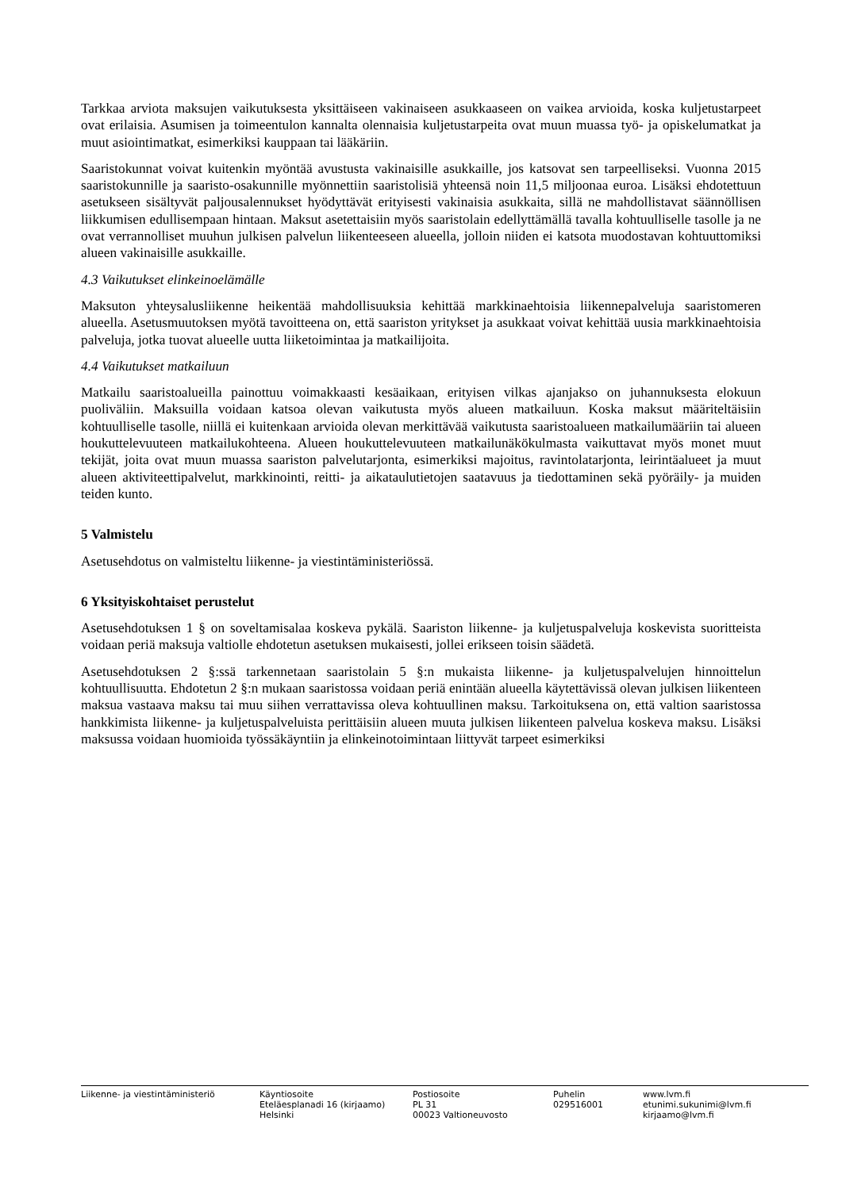Tarkkaa arviota maksujen vaikutuksesta yksittäiseen vakinaiseen asukkaaseen on vaikea arvioida, koska kuljetustarpeet ovat erilaisia. Asumisen ja toimeentulon kannalta olennaisia kuljetustarpeita ovat muun muassa työ- ja opiskelumatkat ja muut asiointimatkat, esimerkiksi kauppaan tai lääkäriin.
Saaristokunnat voivat kuitenkin myöntää avustusta vakinaisille asukkaille, jos katsovat sen tarpeelliseksi. Vuonna 2015 saaristokunnille ja saaristo-osakunnille myönnettiin saaristolisiä yhteensä noin 11,5 miljoonaa euroa. Lisäksi ehdotettuun asetukseen sisältyvät paljousalennukset hyödyttävät erityisesti vakinaisia asukkaita, sillä ne mahdollistavat säännöllisen liikkumisen edullisempaan hintaan. Maksut asetettaisiin myös saaristolain edellyttämällä tavalla kohtuulliselle tasolle ja ne ovat verrannolliset muuhun julkisen palvelun liikenteeseen alueella, jolloin niiden ei katsota muodostavan kohtuuttomiksi alueen vakinaisille asukkaille.
4.3 Vaikutukset elinkeinoelämälle
Maksuton yhteysalusliikenne heikentää mahdollisuuksia kehittää markkinaehtoisia liikennepalveluja saaristomeren alueella. Asetusmuutoksen myötä tavoitteena on, että saariston yritykset ja asukkaat voivat kehittää uusia markkinaehtoisia palveluja, jotka tuovat alueelle uutta liiketoimintaa ja matkailijoita.
4.4 Vaikutukset matkailuun
Matkailu saaristoalueilla painottuu voimakkaasti kesäaikaan, erityisen vilkas ajanjakso on juhannuksesta elokuun puoliväliin. Maksuilla voidaan katsoa olevan vaikutusta myös alueen matkailuun. Koska maksut määriteltäisiin kohtuulliselle tasolle, niillä ei kuitenkaan arvioida olevan merkittävää vaikutusta saaristoalueen matkailumääriin tai alueen houkuttelevuuteen matkailukohteena. Alueen houkuttelevuuteen matkailunäkökulmasta vaikuttavat myös monet muut tekijät, joita ovat muun muassa saariston palvelutarjonta, esimerkiksi majoitus, ravintolatarjonta, leirintäalueet ja muut alueen aktiviteettipalvelut, markkinointi, reitti- ja aikataulutietojen saatavuus ja tiedottaminen sekä pyöräily- ja muiden teiden kunto.
5 Valmistelu
Asetusehdotus on valmisteltu liikenne- ja viestintäministeriössä.
6 Yksityiskohtaiset perustelut
Asetusehdotuksen 1 § on soveltamisalaa koskeva pykälä. Saariston liikenne- ja kuljetuspalveluja koskevista suoritteista voidaan periä maksuja valtiolle ehdotetun asetuksen mukaisesti, jollei erikseen toisin säädetä.
Asetusehdotuksen 2 §:ssä tarkennetaan saaristolain 5 §:n mukaista liikenne- ja kuljetuspalvelujen hinnoittelun kohtuullisuutta. Ehdotetun 2 §:n mukaan saaristossa voidaan periä enintään alueella käytettävissä olevan julkisen liikenteen maksua vastaava maksu tai muu siihen verrattavissa oleva kohtuullinen maksu. Tarkoituksena on, että valtion saaristossa hankkimista liikenne- ja kuljetuspalveluista perittäisiin alueen muuta julkisen liikenteen palvelua koskeva maksu. Lisäksi maksussa voidaan huomioida työssäkäyntiin ja elinkeinotoimintaan liittyvät tarpeet esimerkiksi
Liikenne- ja viestintäministeriö Käyntiosoite
Eteläesplanadi 16 (kirjaamo)
Helsinki
Postiosoite
PL 31
00023 Valtioneuvosto
Puhelin
029516001
www.lvm.fi
etunimi.sukunimi@lvm.fi
kirjaamo@lvm.fi